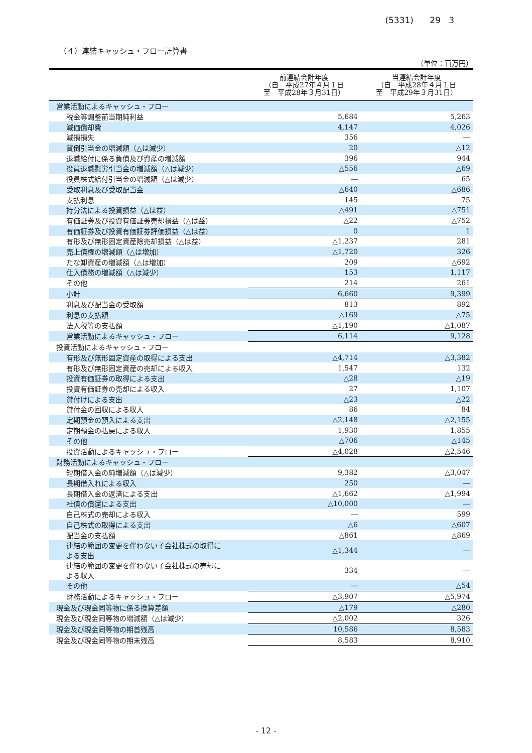(5331) 29 3
（４）連結キャッシュ・フロー計算書
（単位：百万円）
| | 前連結会計年度 （自 平成27年４月１日 至 平成28年３月31日） | 当連結会計年度 （自 平成28年４月１日 至 平成29年３月31日） |
| --- | --- | --- |
| 営業活動によるキャッシュ・フロー | | |
| 税金等調整前当期純利益 | 5,684 | 5,263 |
| 減価償却費 | 4,147 | 4,026 |
| 減損損失 | 356 | ― |
| 貸倒引当金の増減額（△は減少） | 20 | △12 |
| 退職給付に係る負債及び資産の増減額 | 396 | 944 |
| 役員退職慰労引当金の増減額（△は減少） | △556 | △69 |
| 役員株式給付引当金の増減額（△は減少） | ― | 65 |
| 受取利息及び受取配当金 | △640 | △686 |
| 支払利息 | 145 | 75 |
| 持分法による投資損益（△は益） | △491 | △751 |
| 有価証券及び投資有価証券売却損益（△は益） | △22 | △752 |
| 有価証券及び投資有価証券評価損益（△は益） | 0 | 1 |
| 有形及び無形固定資産除売却損益（△は益） | △1,237 | 281 |
| 売上債権の増減額（△は増加） | △1,720 | 326 |
| たな卸資産の増減額（△は増加） | 209 | △692 |
| 仕入債務の増減額（△は減少） | 153 | 1,117 |
| その他 | 214 | 261 |
| 小計 | 6,660 | 9,399 |
| 利息及び配当金の受取額 | 813 | 892 |
| 利息の支払額 | △169 | △75 |
| 法人税等の支払額 | △1,190 | △1,087 |
| 営業活動によるキャッシュ・フロー | 6,114 | 9,128 |
| 投資活動によるキャッシュ・フロー | | |
| 有形及び無形固定資産の取得による支出 | △4,714 | △3,382 |
| 有形及び無形固定資産の売却による収入 | 1,547 | 132 |
| 投資有価証券の取得による支出 | △28 | △19 |
| 投資有価証券の売却による収入 | 27 | 1,107 |
| 貸付けによる支出 | △23 | △22 |
| 貸付金の回収による収入 | 86 | 84 |
| 定期預金の預入による支出 | △2,148 | △2,155 |
| 定期預金の払戻による収入 | 1,930 | 1,855 |
| その他 | △706 | △145 |
| 投資活動によるキャッシュ・フロー | △4,028 | △2,546 |
| 財務活動によるキャッシュ・フロー | | |
| 短期借入金の純増減額（△は減少） | 9,382 | △3,047 |
| 長期借入れによる収入 | 250 | ― |
| 長期借入金の返済による支出 | △1,662 | △1,994 |
| 社債の償還による支出 | △10,000 | ― |
| 自己株式の売却による収入 | ― | 599 |
| 自己株式の取得による支出 | △6 | △607 |
| 配当金の支払額 | △861 | △869 |
| 連結の範囲の変更を伴わない子会社株式の取得に よる支出 | △1,344 | ― |
| 連結の範囲の変更を伴わない子会社株式の売却に よる収入 | 334 | ― |
| その他 | ― | △54 |
| 財務活動によるキャッシュ・フロー | △3,907 | △5,974 |
| 現金及び現金同等物に係る換算差額 | △179 | △280 |
| 現金及び現金同等物の増減額（△は減少） | △2,002 | 326 |
| 現金及び現金同等物の期首残高 | 10,586 | 8,583 |
| 現金及び現金同等物の期末残高 | 8,583 | 8,910 |
- 12 -